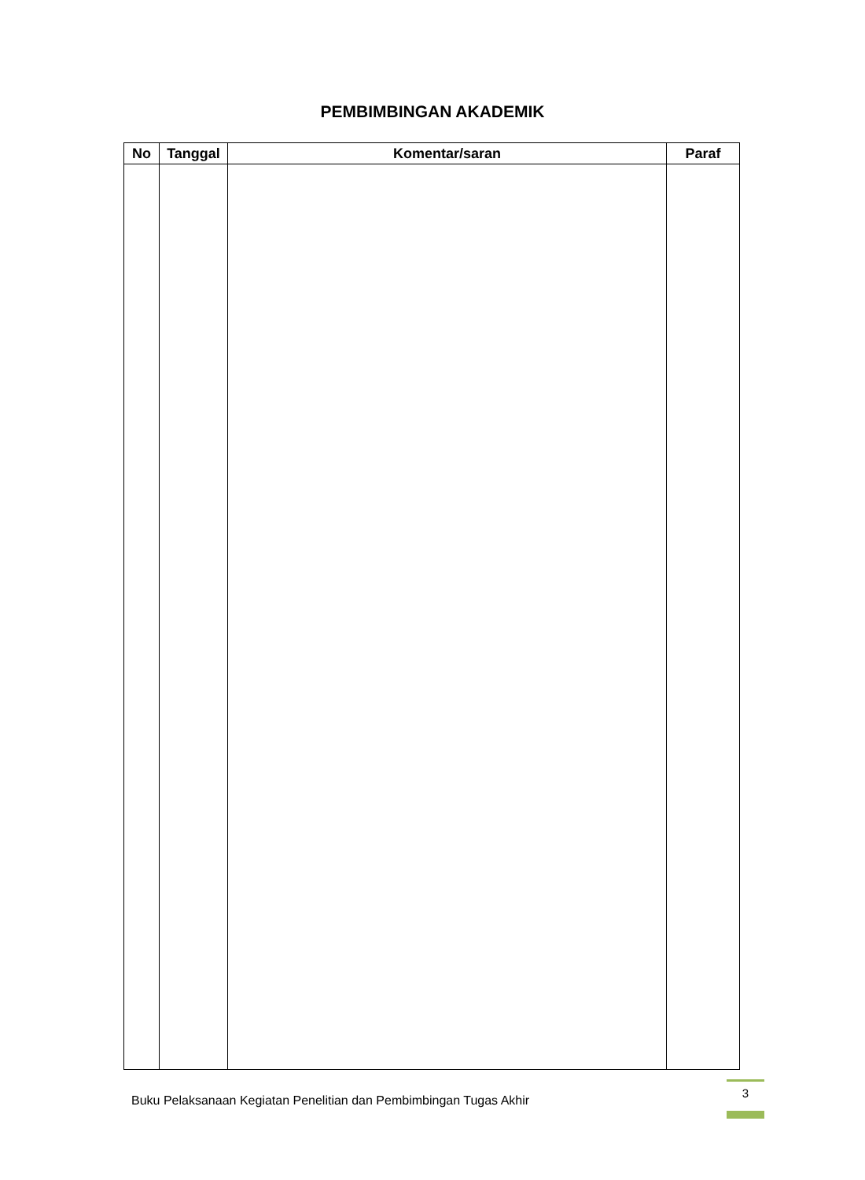PEMBIMBINGAN AKADEMIK
| No | Tanggal | Komentar/saran | Paraf |
| --- | --- | --- | --- |
Buku Pelaksanaan Kegiatan Penelitian dan Pembimbingan Tugas Akhir
3